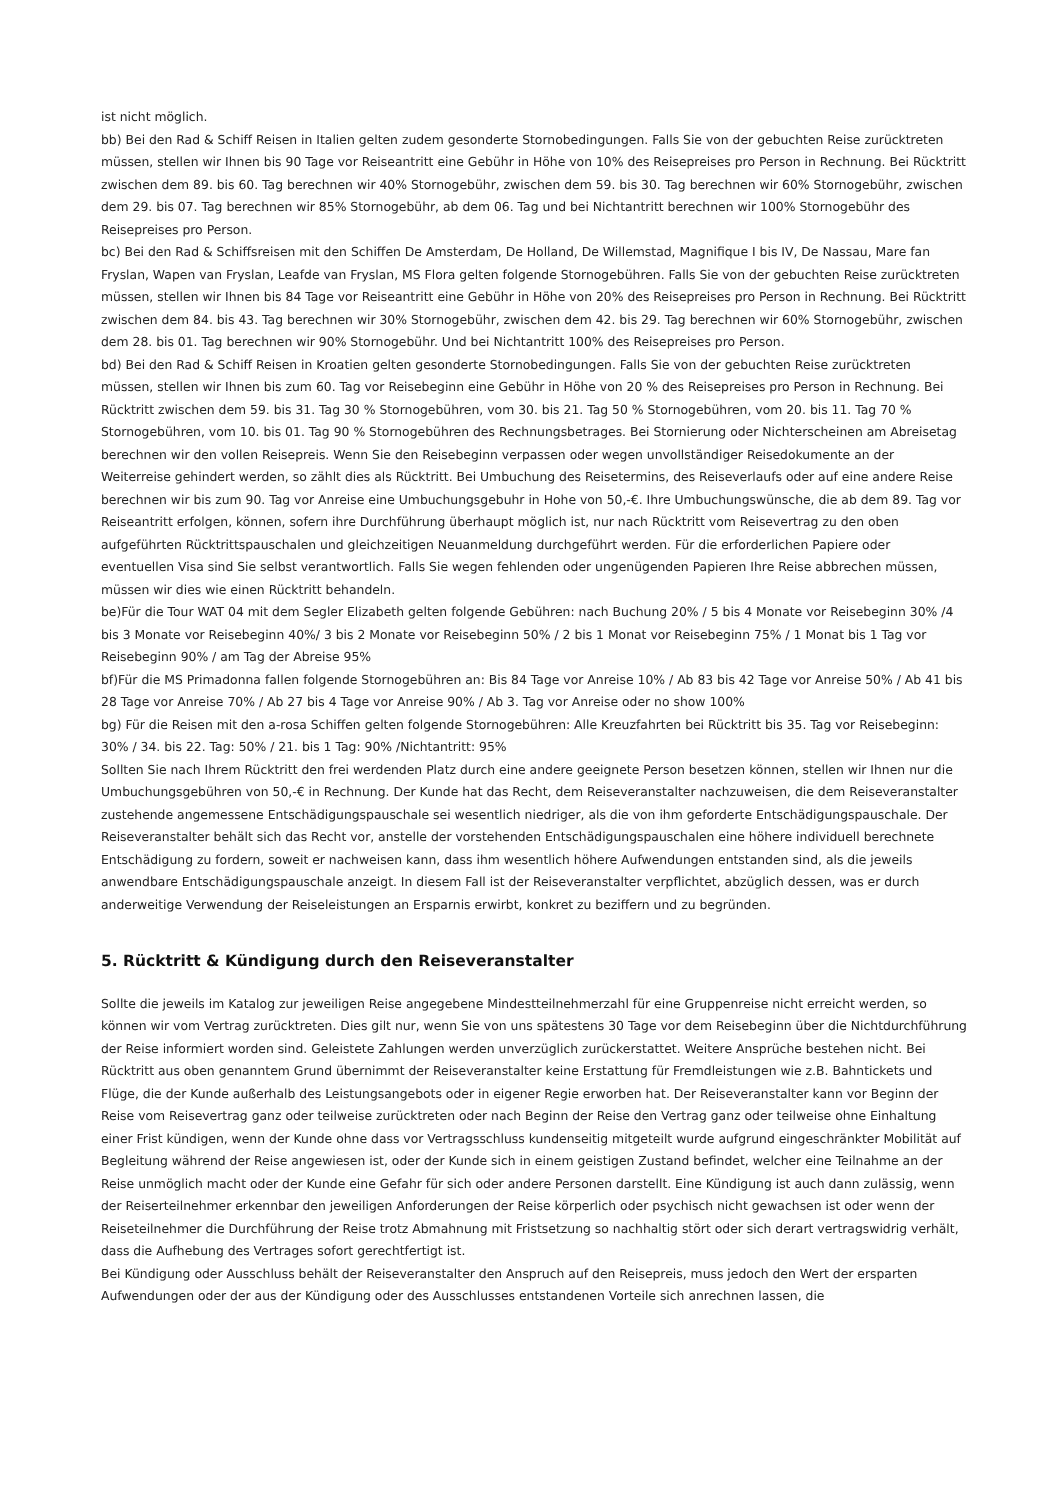ist nicht möglich.
bb) Bei den Rad & Schiff Reisen in Italien gelten zudem gesonderte Stornobedingungen. Falls Sie von der gebuchten Reise zurücktreten müssen, stellen wir Ihnen bis 90 Tage vor Reiseantritt eine Gebühr in Höhe von 10% des Reisepreises pro Person in Rechnung. Bei Rücktritt zwischen dem 89. bis 60. Tag berechnen wir 40% Stornogebühr, zwischen dem 59. bis 30. Tag berechnen wir 60% Stornogebühr, zwischen dem 29. bis 07. Tag berechnen wir 85% Stornogebühr, ab dem 06. Tag und bei Nichtantritt berechnen wir 100% Stornogebühr des Reisepreises pro Person.
bc) Bei den Rad & Schiffsreisen mit den Schiffen De Amsterdam, De Holland, De Willemstad, Magnifique I bis IV, De Nassau, Mare fan Fryslan, Wapen van Fryslan, Leafde van Fryslan, MS Flora gelten folgende Stornogebühren. Falls Sie von der gebuchten Reise zurücktreten müssen, stellen wir Ihnen bis 84 Tage vor Reiseantritt eine Gebühr in Höhe von 20% des Reisepreises pro Person in Rechnung. Bei Rücktritt zwischen dem 84. bis 43. Tag berechnen wir 30% Stornogebühr, zwischen dem 42. bis 29. Tag berechnen wir 60% Stornogebühr, zwischen dem 28. bis 01. Tag berechnen wir 90% Stornogebühr. Und bei Nichtantritt 100% des Reisepreises pro Person.
bd) Bei den Rad & Schiff Reisen in Kroatien gelten gesonderte Stornobedingungen. Falls Sie von der gebuchten Reise zurücktreten müssen, stellen wir Ihnen bis zum 60. Tag vor Reisebeginn eine Gebühr in Höhe von 20 % des Reisepreises pro Person in Rechnung. Bei Rücktritt zwischen dem 59. bis 31. Tag 30 % Stornogebühren, vom 30. bis 21. Tag 50 % Stornogebühren, vom 20. bis 11. Tag 70 % Stornogebühren, vom 10. bis 01. Tag 90 % Stornogebühren des Rechnungsbetrages. Bei Stornierung oder Nichterscheinen am Abreisetag berechnen wir den vollen Reisepreis. Wenn Sie den Reisebeginn verpassen oder wegen unvollständiger Reisedokumente an der Weiterreise gehindert werden, so zählt dies als Rücktritt. Bei Umbuchung des Reisetermins, des Reiseverlaufs oder auf eine andere Reise berechnen wir bis zum 90. Tag vor Anreise eine Umbuchungsgebuhr in Hohe von 50,-€. Ihre Umbuchungswünsche, die ab dem 89. Tag vor Reiseantritt erfolgen, können, sofern ihre Durchführung überhaupt möglich ist, nur nach Rücktritt vom Reisevertrag zu den oben aufgeführten Rücktrittspauschalen und gleichzeitigen Neuanmeldung durchgeführt werden. Für die erforderlichen Papiere oder eventuellen Visa sind Sie selbst verantwortlich. Falls Sie wegen fehlenden oder ungenügenden Papieren Ihre Reise abbrechen müssen, müssen wir dies wie einen Rücktritt behandeln.
be)Für die Tour WAT 04 mit dem Segler Elizabeth gelten folgende Gebühren: nach Buchung 20% / 5 bis 4 Monate vor Reisebeginn 30% /4 bis 3 Monate vor Reisebeginn 40%/ 3 bis 2 Monate vor Reisebeginn 50% / 2 bis 1 Monat vor Reisebeginn 75% / 1 Monat bis 1 Tag vor Reisebeginn 90% / am Tag der Abreise 95%
bf)Für die MS Primadonna fallen folgende Stornogebühren an: Bis 84 Tage vor Anreise 10% / Ab 83 bis 42 Tage vor Anreise 50% / Ab 41 bis 28 Tage vor Anreise 70% / Ab 27 bis 4 Tage vor Anreise 90% / Ab 3. Tag vor Anreise oder no show 100%
bg) Für die Reisen mit den a-rosa Schiffen gelten folgende Stornogebühren: Alle Kreuzfahrten bei Rücktritt bis 35. Tag vor Reisebeginn: 30% / 34. bis 22. Tag: 50% / 21. bis 1 Tag: 90% /Nichtantritt: 95%
Sollten Sie nach Ihrem Rücktritt den frei werdenden Platz durch eine andere geeignete Person besetzen können, stellen wir Ihnen nur die Umbuchungsgebühren von 50,-€ in Rechnung. Der Kunde hat das Recht, dem Reiseveranstalter nachzuweisen, die dem Reiseveranstalter zustehende angemessene Entschädigungspauschale sei wesentlich niedriger, als die von ihm geforderte Entschädigungspauschale. Der Reiseveranstalter behält sich das Recht vor, anstelle der vorstehenden Entschädigungspauschalen eine höhere individuell berechnete Entschädigung zu fordern, soweit er nachweisen kann, dass ihm wesentlich höhere Aufwendungen entstanden sind, als die jeweils anwendbare Entschädigungspauschale anzeigt. In diesem Fall ist der Reiseveranstalter verpflichtet, abzüglich dessen, was er durch anderweitige Verwendung der Reiseleistungen an Ersparnis erwirbt, konkret zu beziffern und zu begründen.
5. Rücktritt & Kündigung durch den Reiseveranstalter
Sollte die jeweils im Katalog zur jeweiligen Reise angegebene Mindestteilnehmerzahl für eine Gruppenreise nicht erreicht werden, so können wir vom Vertrag zurücktreten. Dies gilt nur, wenn Sie von uns spätestens 30 Tage vor dem Reisebeginn über die Nichtdurchführung der Reise informiert worden sind. Geleistete Zahlungen werden unverzüglich zurückerstattet. Weitere Ansprüche bestehen nicht. Bei Rücktritt aus oben genanntem Grund übernimmt der Reiseveranstalter keine Erstattung für Fremdleistungen wie z.B. Bahntickets und Flüge, die der Kunde außerhalb des Leistungsangebots oder in eigener Regie erworben hat. Der Reiseveranstalter kann vor Beginn der Reise vom Reisevertrag ganz oder teilweise zurücktreten oder nach Beginn der Reise den Vertrag ganz oder teilweise ohne Einhaltung einer Frist kündigen, wenn der Kunde ohne dass vor Vertragsschluss kundenseitig mitgeteilt wurde aufgrund eingeschränkter Mobilität auf Begleitung während der Reise angewiesen ist, oder der Kunde sich in einem geistigen Zustand befindet, welcher eine Teilnahme an der Reise unmöglich macht oder der Kunde eine Gefahr für sich oder andere Personen darstellt. Eine Kündigung ist auch dann zulässig, wenn der Reiserteilnehmer erkennbar den jeweiligen Anforderungen der Reise körperlich oder psychisch nicht gewachsen ist oder wenn der Reiseteilnehmer die Durchführung der Reise trotz Abmahnung mit Fristsetzung so nachhaltig stört oder sich derart vertragswidrig verhält, dass die Aufhebung des Vertrages sofort gerechtfertigt ist.
Bei Kündigung oder Ausschluss behält der Reiseveranstalter den Anspruch auf den Reisepreis, muss jedoch den Wert der ersparten Aufwendungen oder der aus der Kündigung oder des Ausschlusses entstandenen Vorteile sich anrechnen lassen, die